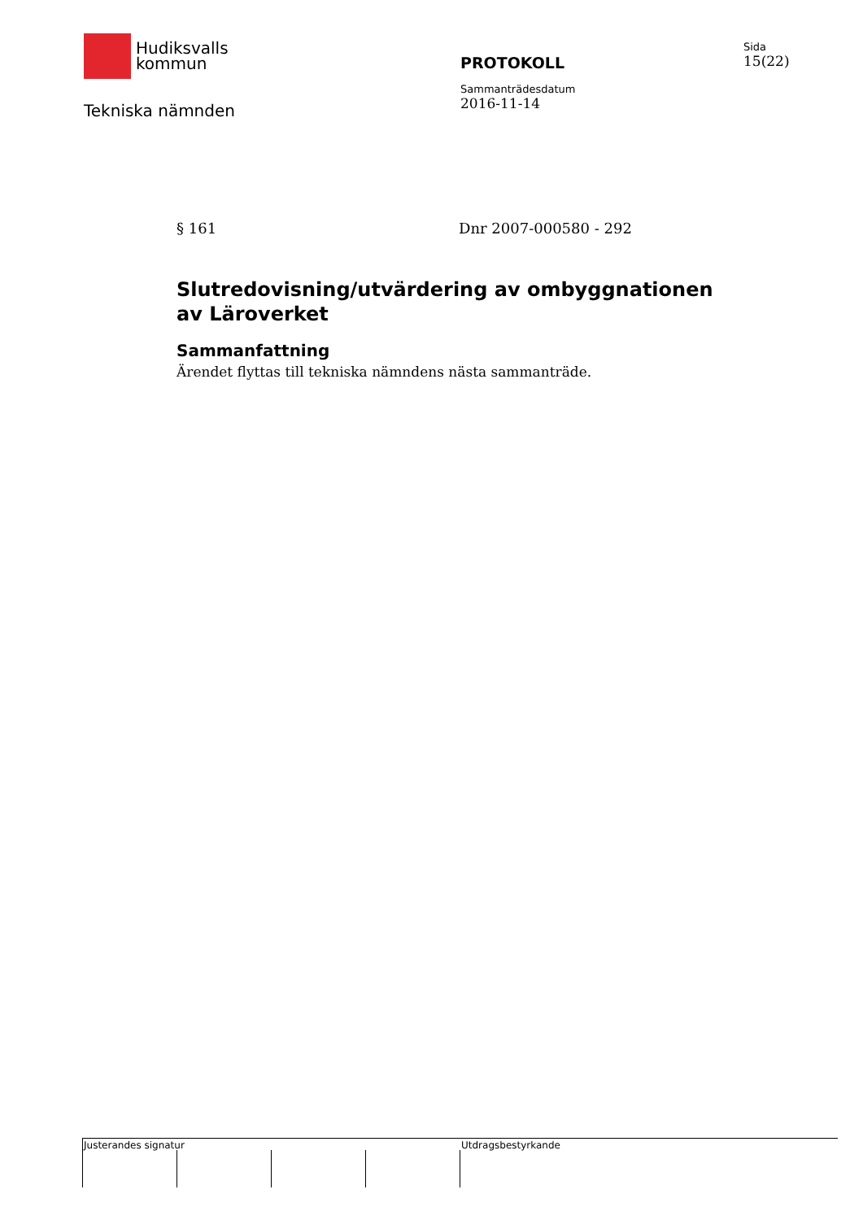Hudiksvalls
kommun
Tekniska nämnden
PROTOKOLL
Sammanträdesdatum
2016-11-14
Sida
15(22)
§ 161 Dnr 2007-000580 - 292
Slutredovisning/utvärdering av ombyggnationen av Läroverket
Sammanfattning
Ärendet flyttas till tekniska nämndens nästa sammanträde.
Justerandes signatur Utdragsbestyrkande